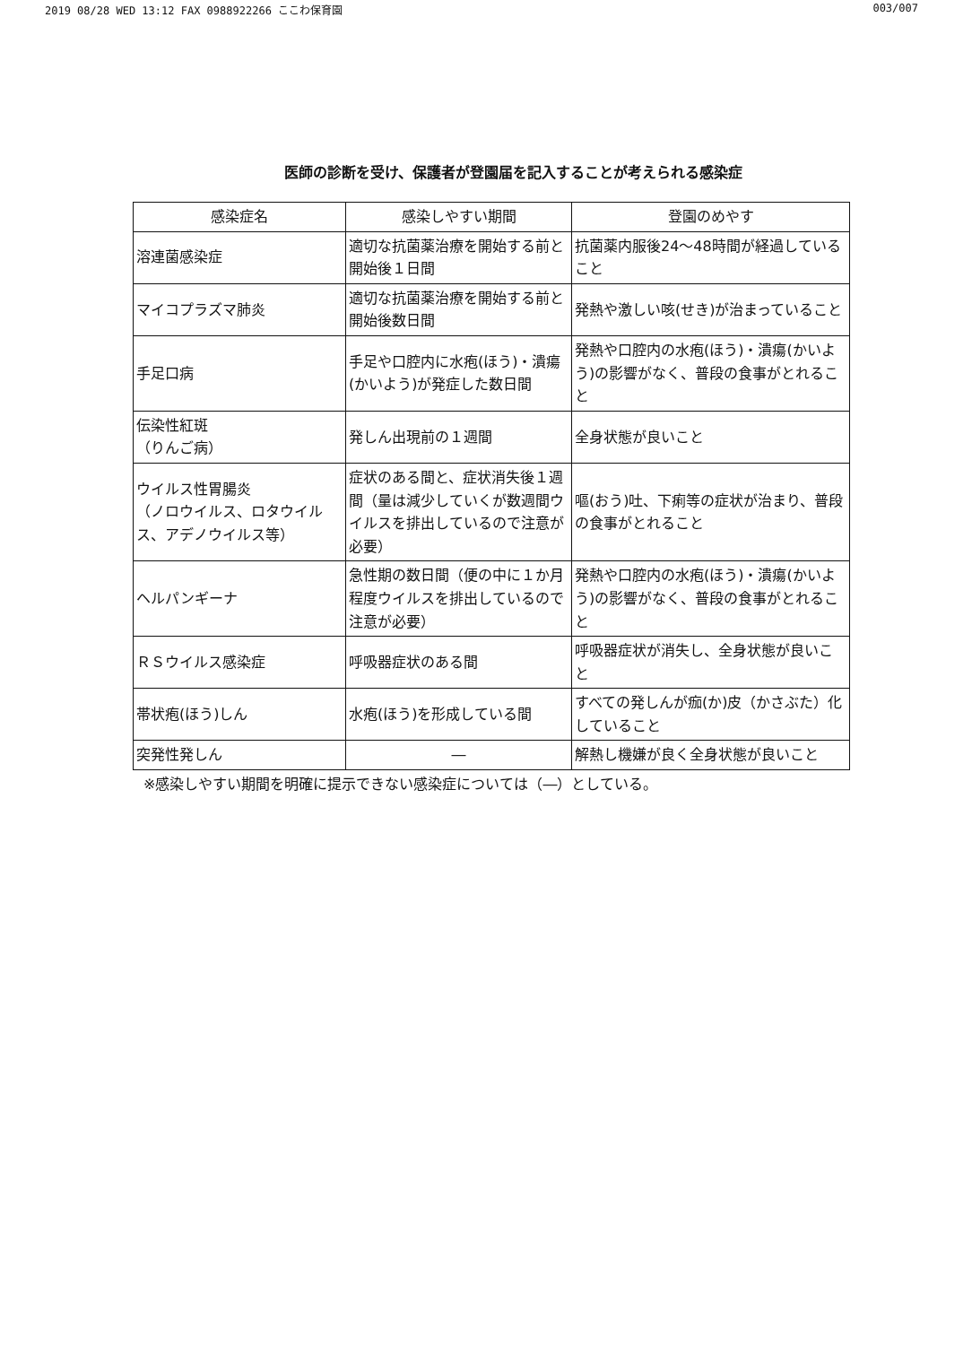2019 08/28 WED 13:12 FAX 0988922266 ここわ保育園 003/007
医師の診断を受け、保護者が登園届を記入することが考えられる感染症
| 感染症名 | 感染しやすい期間 | 登園のめやす |
| --- | --- | --- |
| 溶連菌感染症 | 適切な抗菌薬治療を開始する前と開始後１日間 | 抗菌薬内服後24～48時間が経過していること |
| マイコプラズマ肺炎 | 適切な抗菌薬治療を開始する前と開始後数日間 | 発熱や激しい咳(せき)が治まっていること |
| 手足口病 | 手足や口腔内に水疱(ほう)・潰瘍(かいよう)が発症した数日間 | 発熱や口腔内の水疱(ほう)・潰瘍(かいよう)の影響がなく、普段の食事がとれること |
| 伝染性紅斑 （りんご病） | 発しん出現前の１週間 | 全身状態が良いこと |
| ウイルス性胃腸炎 （ノロウイルス、ロタウイルス、アデノウイルス等） | 症状のある間と、症状消失後１週間（量は減少していくが数週間ウイルスを排出しているので注意が必要） | 嘔(おう)吐、下痢等の症状が治まり、普段の食事がとれること |
| ヘルパンギーナ | 急性期の数日間（便の中に１か月程度ウイルスを排出しているので注意が必要） | 発熱や口腔内の水疱(ほう)・潰瘍(かいよう)の影響がなく、普段の食事がとれること |
| ＲＳウイルス感染症 | 呼吸器症状のある間 | 呼吸器症状が消失し、全身状態が良いこと |
| 帯状疱(ほう)しん | 水疱(ほう)を形成している間 | すべての発しんが痂(か)皮（かさぶた）化していること |
| 突発性発しん | ― | 解熱し機嫌が良く全身状態が良いこと |
※感染しやすい期間を明確に提示できない感染症については（―）としている。